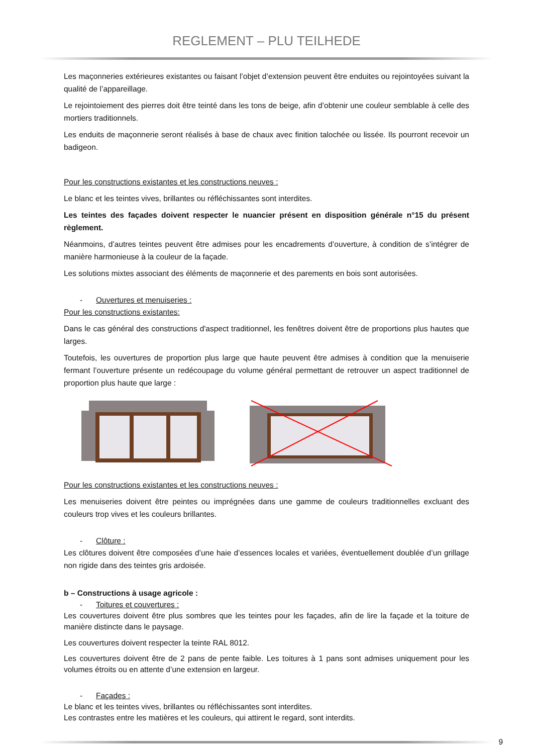REGLEMENT – PLU TEILHEDE
Les maçonneries extérieures existantes ou faisant l’objet d’extension peuvent être enduites ou rejointoyées suivant la qualité de l’appareillage.
Le rejointoiement des pierres doit être teinté dans les tons de beige, afin d’obtenir une couleur semblable à celle des mortiers traditionnels.
Les enduits de maçonnerie seront réalisés à base de chaux avec finition talochée ou lissée. Ils pourront recevoir un badigeon.
Pour les constructions existantes et les constructions neuves :
Le blanc et les teintes vives, brillantes ou réfléchissantes sont interdites.
Les teintes des façades doivent respecter le nuancier présent en disposition générale n°15 du présent règlement.
Néanmoins, d’autres teintes peuvent être admises pour les encadrements d’ouverture, à condition de s’intégrer de manière harmonieuse à la couleur de la façade.
Les solutions mixtes associant des éléments de maçonnerie et des parements en bois sont autorisées.
- Ouvertures et menuiseries :
Pour les constructions existantes:
Dans le cas général des constructions d'aspect traditionnel, les fenêtres doivent être de proportions plus hautes que larges.
Toutefois, les ouvertures de proportion plus large que haute peuvent être admises à condition que la menuiserie fermant l’ouverture présente un redécoupage du volume général permettant de retrouver un aspect traditionnel de proportion plus haute que large :
Pour les constructions existantes et les constructions neuves :
Les menuiseries doivent être peintes ou imprégnées dans une gamme de couleurs traditionnelles excluant des couleurs trop vives et les couleurs brillantes.
- Clôture :
Les clôtures doivent être composées d’une haie d’essences locales et variées, éventuellement doublée d’un grillage non rigide dans des teintes gris ardoisée.
b – Constructions à usage agricole :
- Toitures et couvertures :
Les couvertures doivent être plus sombres que les teintes pour les façades, afin de lire la façade et la toiture de manière distincte dans le paysage.
Les couvertures doivent respecter la teinte RAL 8012.
Les couvertures doivent être de 2 pans de pente faible. Les toitures à 1 pans sont admises uniquement pour les volumes étroits ou en attente d’une extension en largeur.
- Façades :
Le blanc et les teintes vives, brillantes ou réfléchissantes sont interdites.
Les contrastes entre les matières et les couleurs, qui attirent le regard, sont interdits.
9